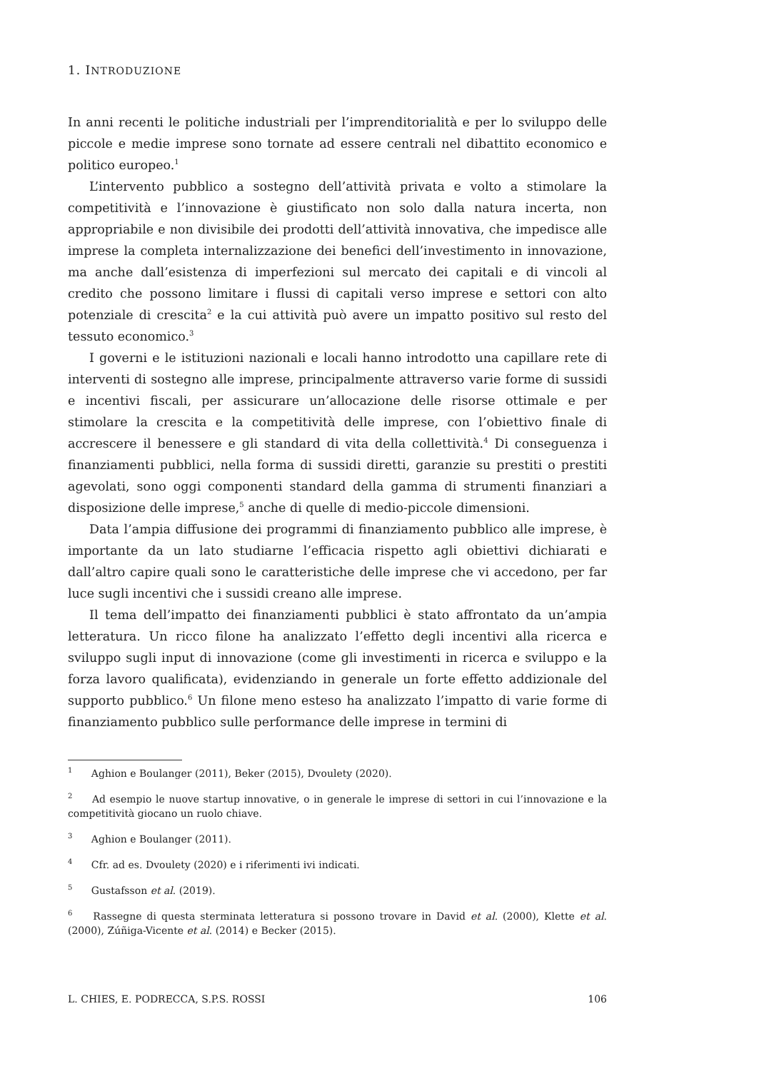1. INTRODUZIONE
In anni recenti le politiche industriali per l’imprenditorialità e per lo sviluppo delle piccole e medie imprese sono tornate ad essere centrali nel dibattito economico e politico europeo.<sup>1</sup>
L’intervento pubblico a sostegno dell’attività privata e volto a stimolare la competitività e l’innovazione è giustificato non solo dalla natura incerta, non appropriabile e non divisibile dei prodotti dell’attività innovativa, che impedisce alle imprese la completa internalizzazione dei benefici dell’investimento in innovazione, ma anche dall’esistenza di imperfezioni sul mercato dei capitali e di vincoli al credito che possono limitare i flussi di capitali verso imprese e settori con alto potenziale di crescita<sup>2</sup> e la cui attività può avere un impatto positivo sul resto del tessuto economico.<sup>3</sup>
I governi e le istituzioni nazionali e locali hanno introdotto una capillare rete di interventi di sostegno alle imprese, principalmente attraverso varie forme di sussidi e incentivi fiscali, per assicurare un’allocazione delle risorse ottimale e per stimolare la crescita e la competitività delle imprese, con l’obiettivo finale di accrescere il benessere e gli standard di vita della collettività.<sup>4</sup> Di conseguenza i finanziamenti pubblici, nella forma di sussidi diretti, garanzie su prestiti o prestiti agevolati, sono oggi componenti standard della gamma di strumenti finanziari a disposizione delle imprese,<sup>5</sup> anche di quelle di medio-piccole dimensioni.
Data l’ampia diffusione dei programmi di finanziamento pubblico alle imprese, è importante da un lato studiarne l’efficacia rispetto agli obiettivi dichiarati e dall’altro capire quali sono le caratteristiche delle imprese che vi accedono, per far luce sugli incentivi che i sussidi creano alle imprese.
Il tema dell’impatto dei finanziamenti pubblici è stato affrontato da un’ampia letteratura. Un ricco filone ha analizzato l’effetto degli incentivi alla ricerca e sviluppo sugli input di innovazione (come gli investimenti in ricerca e sviluppo e la forza lavoro qualificata), evidenziando in generale un forte effetto addizionale del supporto pubblico.<sup>6</sup> Un filone meno esteso ha analizzato l’impatto di varie forme di finanziamento pubblico sulle performance delle imprese in termini di
<sup>1</sup> Aghion e Boulanger (2011), Beker (2015), Dvoulety (2020).
<sup>2</sup> Ad esempio le nuove startup innovative, o in generale le imprese di settori in cui l’innovazione e la competitività giocano un ruolo chiave.
<sup>3</sup> Aghion e Boulanger (2011).
<sup>4</sup> Cfr. ad es. Dvoulety (2020) e i riferimenti ivi indicati.
<sup>5</sup> Gustafsson et al. (2019).
<sup>6</sup> Rassegne di questa sterminata letteratura si possono trovare in David et al. (2000), Klette et al. (2000), Zúñiga-Vicente et al. (2014) e Becker (2015).
L. CHIES, E. PODRECCA, S.P.S. ROSSI 106